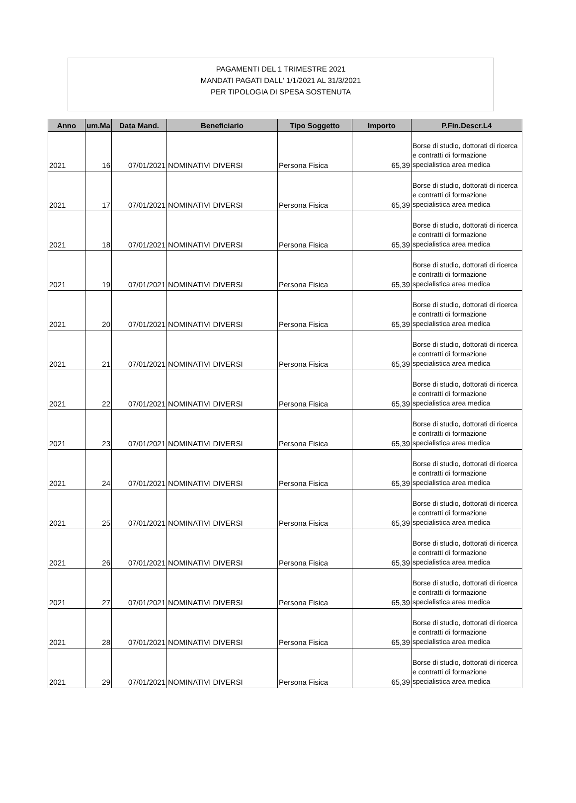PAGAMENTI DEL 1 TRIMESTRE 2021
MANDATI PAGATI DALL' 1/1/2021 AL 31/3/2021
PER TIPOLOGIA DI SPESA SOSTENUTA
| Anno | um.Ma | Data Mand. | Beneficiario | Tipo Soggetto | Importo | P.Fin.Descr.L4 |
| --- | --- | --- | --- | --- | --- | --- |
| 2021 | 16 | 07/01/2021 | NOMINATIVI DIVERSI | Persona Fisica | 65,39 | Borse di studio, dottorati di ricerca e contratti di formazione specialistica area medica |
| 2021 | 17 | 07/01/2021 | NOMINATIVI DIVERSI | Persona Fisica | 65,39 | Borse di studio, dottorati di ricerca e contratti di formazione specialistica area medica |
| 2021 | 18 | 07/01/2021 | NOMINATIVI DIVERSI | Persona Fisica | 65,39 | Borse di studio, dottorati di ricerca e contratti di formazione specialistica area medica |
| 2021 | 19 | 07/01/2021 | NOMINATIVI DIVERSI | Persona Fisica | 65,39 | Borse di studio, dottorati di ricerca e contratti di formazione specialistica area medica |
| 2021 | 20 | 07/01/2021 | NOMINATIVI DIVERSI | Persona Fisica | 65,39 | Borse di studio, dottorati di ricerca e contratti di formazione specialistica area medica |
| 2021 | 21 | 07/01/2021 | NOMINATIVI DIVERSI | Persona Fisica | 65,39 | Borse di studio, dottorati di ricerca e contratti di formazione specialistica area medica |
| 2021 | 22 | 07/01/2021 | NOMINATIVI DIVERSI | Persona Fisica | 65,39 | Borse di studio, dottorati di ricerca e contratti di formazione specialistica area medica |
| 2021 | 23 | 07/01/2021 | NOMINATIVI DIVERSI | Persona Fisica | 65,39 | Borse di studio, dottorati di ricerca e contratti di formazione specialistica area medica |
| 2021 | 24 | 07/01/2021 | NOMINATIVI DIVERSI | Persona Fisica | 65,39 | Borse di studio, dottorati di ricerca e contratti di formazione specialistica area medica |
| 2021 | 25 | 07/01/2021 | NOMINATIVI DIVERSI | Persona Fisica | 65,39 | Borse di studio, dottorati di ricerca e contratti di formazione specialistica area medica |
| 2021 | 26 | 07/01/2021 | NOMINATIVI DIVERSI | Persona Fisica | 65,39 | Borse di studio, dottorati di ricerca e contratti di formazione specialistica area medica |
| 2021 | 27 | 07/01/2021 | NOMINATIVI DIVERSI | Persona Fisica | 65,39 | Borse di studio, dottorati di ricerca e contratti di formazione specialistica area medica |
| 2021 | 28 | 07/01/2021 | NOMINATIVI DIVERSI | Persona Fisica | 65,39 | Borse di studio, dottorati di ricerca e contratti di formazione specialistica area medica |
| 2021 | 29 | 07/01/2021 | NOMINATIVI DIVERSI | Persona Fisica | 65,39 | Borse di studio, dottorati di ricerca e contratti di formazione specialistica area medica |